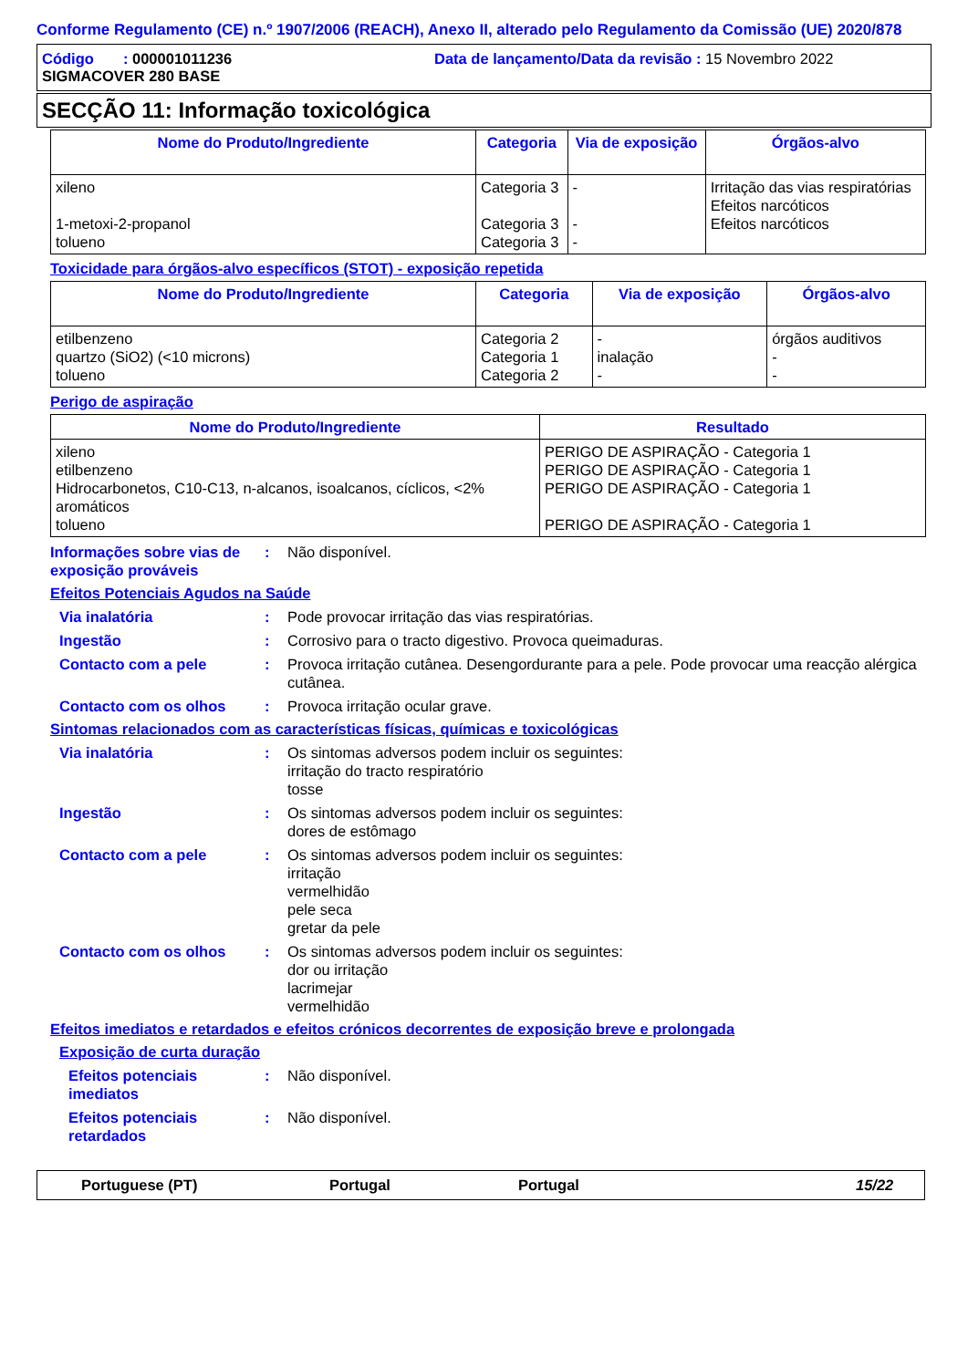Conforme Regulamento (CE) n.º 1907/2006 (REACH), Anexo II, alterado pelo Regulamento da Comissão (UE) 2020/878
Código : 000001011236 Data de lançamento/Data da revisão : 15 Novembro 2022
SIGMACOVER 280 BASE
SECÇÃO 11: Informação toxicológica
| Nome do Produto/Ingrediente | Categoria | Via de exposição | Órgãos-alvo |
| --- | --- | --- | --- |
| xileno 1-metoxi-2-propanol tolueno | Categoria 3 Categoria 3 Categoria 3 | - - - | Irritação das vias respiratórias Efeitos narcóticos Efeitos narcóticos |
Toxicidade para órgãos-alvo específicos (STOT) - exposição repetida
| Nome do Produto/Ingrediente | Categoria | Via de exposição | Órgãos-alvo |
| --- | --- | --- | --- |
| etilbenzeno quartzo (SiO2) (<10 microns) tolueno | Categoria 2 Categoria 1 Categoria 2 | - inalação - | órgãos auditivos - - |
Perigo de aspiração
| Nome do Produto/Ingrediente | Resultado |
| --- | --- |
| xileno etilbenzeno Hidrocarbonetos, C10-C13, n-alcanos, isoalcanos, cíclicos, <2% aromáticos tolueno | PERIGO DE ASPIRAÇÃO - Categoria 1 PERIGO DE ASPIRAÇÃO - Categoria 1 PERIGO DE ASPIRAÇÃO - Categoria 1 PERIGO DE ASPIRAÇÃO - Categoria 1 |
Informações sobre vias de exposição prováveis
: Não disponível.
Efeitos Potenciais Agudos na Saúde
Via inalatória : Pode provocar irritação das vias respiratórias.
Ingestão : Corrosivo para o tracto digestivo. Provoca queimaduras.
Contacto com a pele : Provoca irritação cutânea. Desengordurante para a pele. Pode provocar uma reacção alérgica cutânea.
Contacto com os olhos : Provoca irritação ocular grave.
Sintomas relacionados com as características físicas, químicas e toxicológicas
Via inalatória : Os sintomas adversos podem incluir os seguintes:
irritação do tracto respiratório
tosse
Ingestão : Os sintomas adversos podem incluir os seguintes:
dores de estômago
Contacto com a pele : Os sintomas adversos podem incluir os seguintes:
irritação
vermelhidão
pele seca
gretar da pele
Contacto com os olhos : Os sintomas adversos podem incluir os seguintes:
dor ou irritação
lacrimejar
vermelhidão
Efeitos imediatos e retardados e efeitos crónicos decorrentes de exposição breve e prolongada
Exposição de curta duração
Efeitos potenciais imediatos
: Não disponível.
Efeitos potenciais retardados
: Não disponível.
Portuguese (PT) Portugal Portugal 15/22